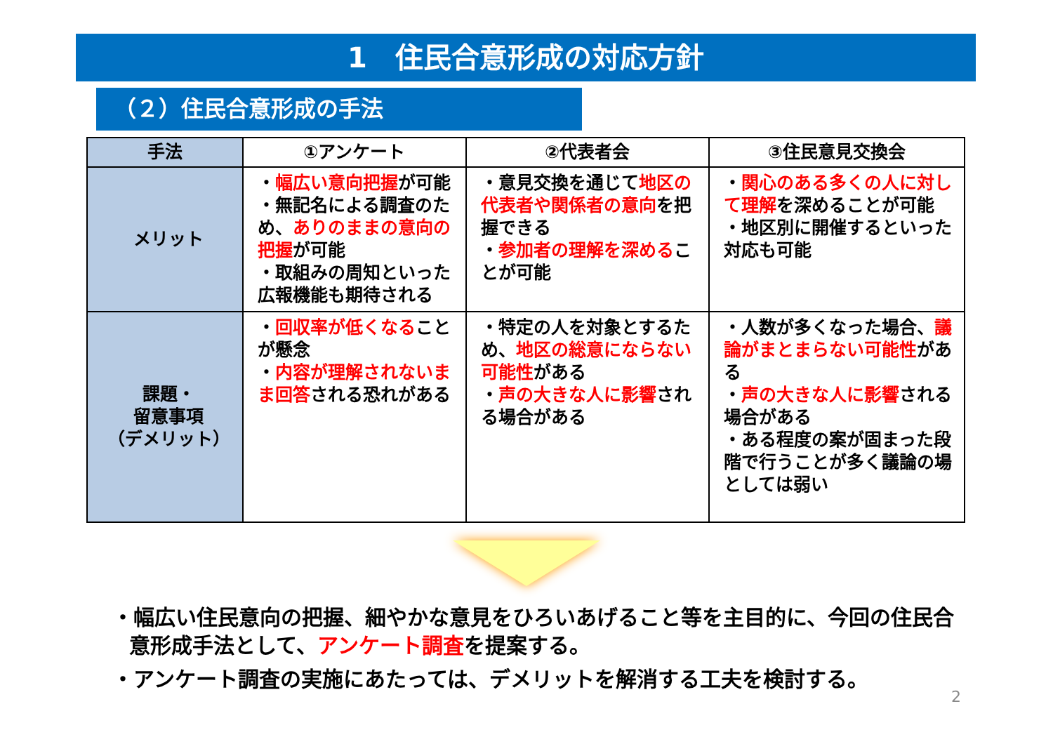1　住民合意形成の対応方針
（２）住民合意形成の手法
| 手法 | ①アンケート | ②代表者会 | ③住民意見交換会 |
| --- | --- | --- | --- |
| メリット | ・ 幅広い意向把握 が可能 ・無記名による調査のため、 ありのままの意向の把握 が可能 ・取組みの周知といった広報機能も期待される | ・意見交換を通じて 地区の代表者や関係者の意向 を把握できる ・ 参加者の理解を深める ことが可能 | ・ 関心のある多くの人に対して理解 を深めることが可能 ・地区別に開催するといった対応も可能 |
| 課題・ 留意事項 （デメリット） | ・ 回収率が低くなる ことが懸念 ・ 内容が理解されないまま回答 される恐れがある | ・特定の人を対象とするため、 地区の総意にならない可能性 がある ・ 声の大きな人に影響 される場合がある | ・人数が多くなった場合、 議論がまとまらない可能性 がある ・ 声の大きな人に影響 される場合がある ・ある程度の案が固まった段階で行うことが多く議論の場としては弱い |
・幅広い住民意向の把握、細やかな意見をひろいあげること等を主目的に、今回の住民合意形成手法として、アンケート調査を提案する。
・アンケート調査の実施にあたっては、デメリットを解消する工夫を検討する。
2